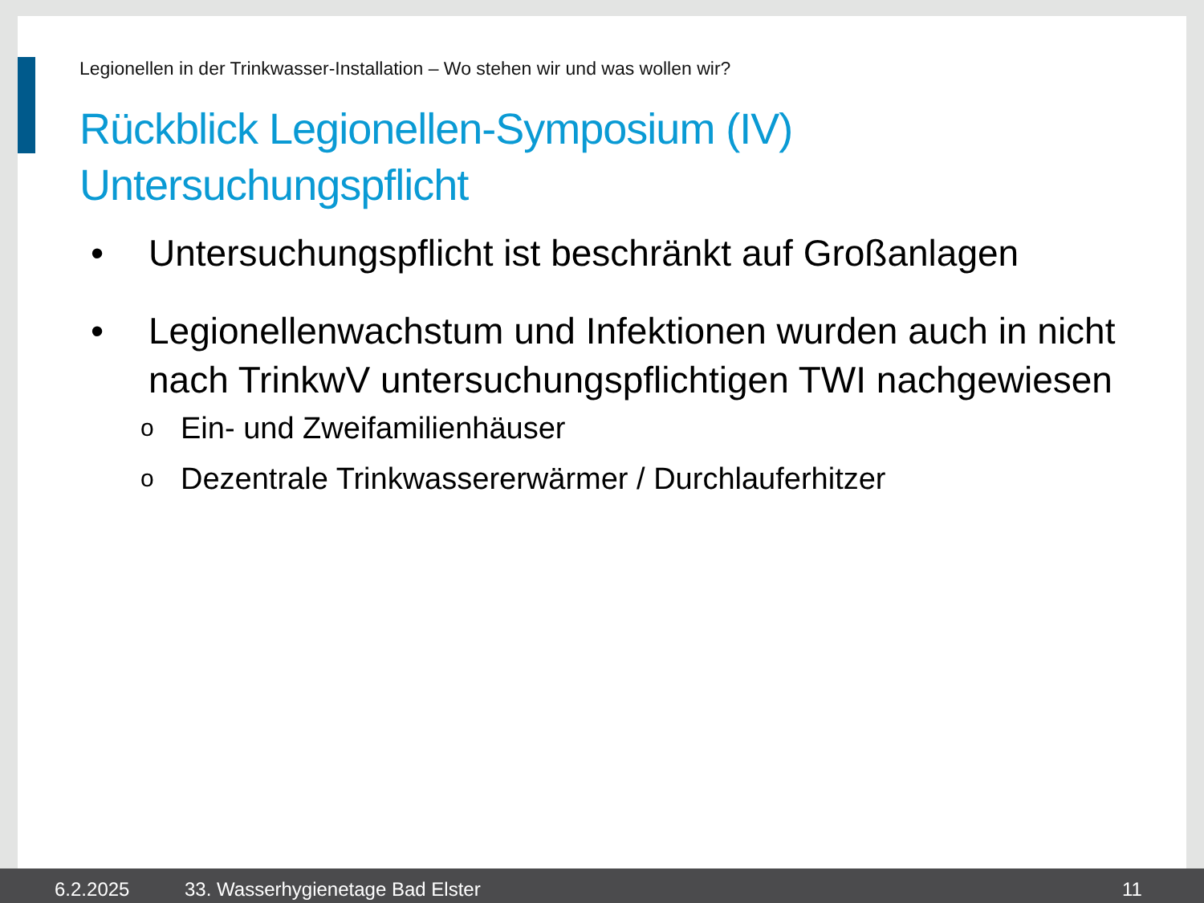Legionellen in der Trinkwasser-Installation – Wo stehen wir und was wollen wir?
Rückblick Legionellen-Symposium (IV)
Untersuchungspflicht
• Untersuchungspflicht ist beschränkt auf Großanlagen
• Legionellenwachstum und Infektionen wurden auch in nicht nach TrinkwV untersuchungspflichtigen TWI nachgewiesen
o Ein- und Zweifamilienhäuser
o Dezentrale Trinkwassererwärmer / Durchlauferhitzer
6.2.2025 33. Wasserhygienetage Bad Elster 11